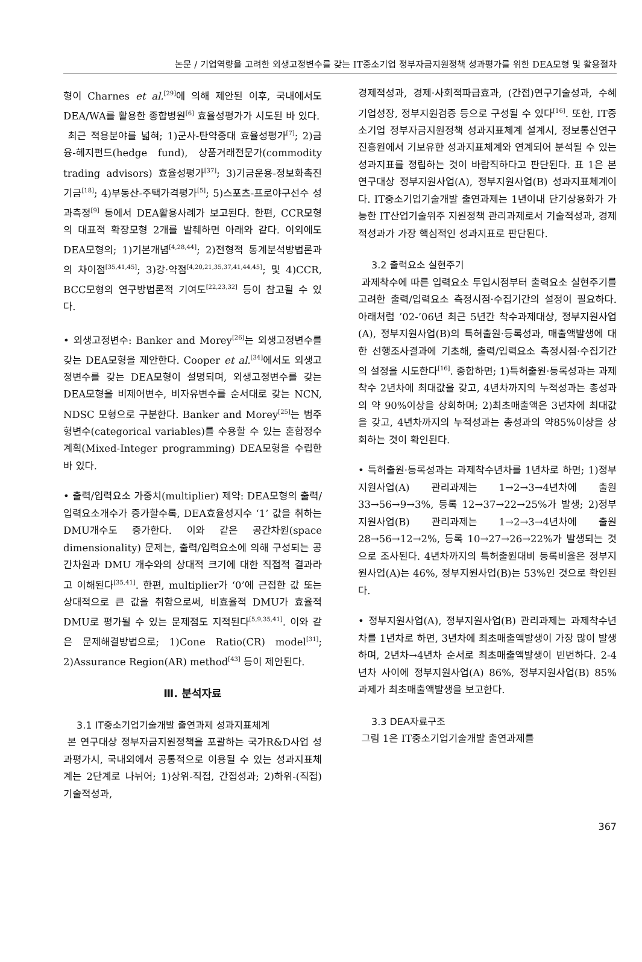논문 / 기업역량을 고려한 외생고정변수를 갖는 IT중소기업 정부자금지원정책 성과평가를 위한 DEA모형 및 활용절차
형이 Charnes et al.<sup>[29]</sup>에 의해 제안된 이후, 국내에서도 DEA/WA를 활용한 종합병원<sup>[6]</sup> 효율성평가가 시도된 바 있다.
최근 적용분야를 넓혀; 1)군사-탄약중대 효율성평가<sup>[7]</sup>; 2)금융-헤지펀드(hedge fund), 상품거래전문가(commodity trading advisors) 효율성평가<sup>[37]</sup>; 3)기금운용-정보화촉진기금<sup>[18]</sup>; 4)부동산-주택가격평가<sup>[5]</sup>; 5)스포츠-프로야구선수 성과측정<sup>[9]</sup> 등에서 DEA활용사례가 보고된다. 한편, CCR모형의 대표적 확장모형 2개를 발췌하면 아래와 같다. 이외에도 DEA모형의; 1)기본개념<sup>[4,28,44]</sup>; 2)전형적 통계분석방법론과의 차이점<sup>[35,41,45]</sup>; 3)강·약점<sup>[4,20,21,35,37,41,44,45]</sup>; 및 4)CCR, BCC모형의 연구방법론적 기여도<sup>[22,23,32]</sup> 등이 참고될 수 있다.
• 외생고정변수: Banker and Morey<sup>[26]</sup>는 외생고정변수를 갖는 DEA모형을 제안한다. Cooper et al.<sup>[34]</sup>에서도 외생고정변수를 갖는 DEA모형이 설명되며, 외생고정변수를 갖는 DEA모형을 비제어변수, 비자유변수를 순서대로 갖는 NCN, NDSC 모형으로 구분한다. Banker and Morey<sup>[25]</sup>는 범주형변수(categorical variables)를 수용할 수 있는 혼합정수계획(Mixed-Integer programming) DEA모형을 수립한 바 있다.
• 출력/입력요소 가중치(multiplier) 제약: DEA모형의 출력/입력요소개수가 증가할수록, DEA효율성지수 ‘1’ 값을 취하는 DMU개수도 증가한다. 이와 같은 공간차원(space dimensionality) 문제는, 출력/입력요소에 의해 구성되는 공간차원과 DMU 개수와의 상대적 크기에 대한 직접적 결과라고 이해된다<sup>[35,41]</sup>. 한편, multiplier가 ‘0’에 근접한 값 또는 상대적으로 큰 값을 취함으로써, 비효율적 DMU가 효율적 DMU로 평가될 수 있는 문제점도 지적된다<sup>[5,9,35,41]</sup>. 이와 같은 문제해결방법으로; 1)Cone Ratio(CR) model<sup>[31]</sup>; 2)Assurance Region(AR) method<sup>[43]</sup> 등이 제안된다.
Ⅲ. 분석자료
3.1 IT중소기업기술개발 출연과제 성과지표체계
본 연구대상 정부자금지원정책을 포괄하는 국가R&D사업 성과평가시, 국내외에서 공통적으로 이용될 수 있는 성과지표체계는 2단계로 나뉘어; 1)상위-직접, 간접성과; 2)하위-(직접)기술적성과,
경제적성과, 경제·사회적파급효과, (간접)연구기술성과, 수혜기업성장, 정부지원검증 등으로 구성될 수 있다<sup>[16]</sup>. 또한, IT중소기업 정부자금지원정책 성과지표체계 설계시, 정보통신연구진흥원에서 기보유한 성과지표체계와 연계되어 분석될 수 있는 성과지표를 정립하는 것이 바람직하다고 판단된다. 표 1은 본 연구대상 정부지원사업(A), 정부지원사업(B) 성과지표체계이다. IT중소기업기술개발 출연과제는 1년이내 단기상용화가 가능한 IT산업기술위주 지원정책 관리과제로서 기술적성과, 경제적성과가 가장 핵심적인 성과지표로 판단된다.
3.2 출력요소 실현주기
과제착수에 따른 입력요소 투입시점부터 출력요소 실현주기를 고려한 출력/입력요소 측정시점·수집기간의 설정이 필요하다. 아래처럼 ’02-’06년 최근 5년간 착수과제대상, 정부지원사업(A), 정부지원사업(B)의 특허출원·등록성과, 매출액발생에 대한 선행조사결과에 기초해, 출력/입력요소 측정시점·수집기간의 설정을 시도한다<sup>[16]</sup>. 종합하면; 1)특허출원·등록성과는 과제착수 2년차에 최대값을 갖고, 4년차까지의 누적성과는 총성과의 약 90%이상을 상회하며; 2)최초매출액은 3년차에 최대값을 갖고, 4년차까지의 누적성과는 총성과의 약85%이상을 상회하는 것이 확인된다.
• 특허출원·등록성과는 과제착수년차를 1년차로 하면; 1)정부지원사업(A) 관리과제는 1→2→3→4년차에 출원 33→56→9→3%, 등록 12→37→22→25%가 발생; 2)정부지원사업(B) 관리과제는 1→2→3→4년차에 출원 28→56→12→2%, 등록 10→27→26→22%가 발생되는 것으로 조사된다. 4년차까지의 특허출원대비 등록비율은 정부지원사업(A)는 46%, 정부지원사업(B)는 53%인 것으로 확인된다.
• 정부지원사업(A), 정부지원사업(B) 관리과제는 과제착수년차를 1년차로 하면, 3년차에 최초매출액발생이 가장 많이 발생하며, 2년차→4년차 순서로 최초매출액발생이 빈번하다. 2-4년차 사이에 정부지원사업(A) 86%, 정부지원사업(B) 85% 과제가 최초매출액발생을 보고한다.
3.3 DEA자료구조
그림 1은 IT중소기업기술개발 출연과제를
367